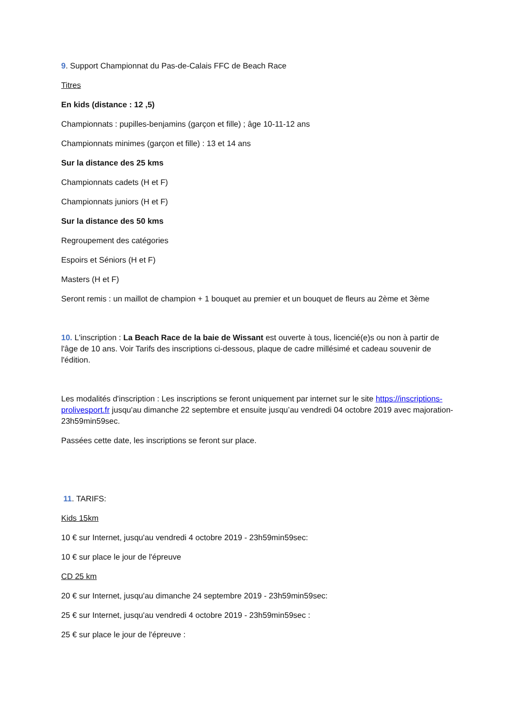9. Support Championnat du Pas-de-Calais FFC de Beach Race
Titres
En kids (distance : 12 ,5)
Championnats : pupilles-benjamins (garçon et fille) ; âge 10-11-12 ans
Championnats minimes (garçon et fille) : 13 et 14 ans
Sur la distance des 25 kms
Championnats cadets (H et F)
Championnats juniors (H et F)
Sur la distance des 50 kms
Regroupement des catégories
Espoirs et Séniors (H et F)
Masters (H et F)
Seront remis : un maillot de champion + 1 bouquet au premier et un bouquet de fleurs au 2ème et 3ème
10. L'inscription : La Beach Race de la baie de Wissant est ouverte à tous, licencié(e)s ou non à partir de l'âge de 10 ans. Voir Tarifs des inscriptions ci-dessous, plaque de cadre millésimé et cadeau souvenir de l'édition.
Les modalités d'inscription : Les inscriptions se feront uniquement par internet sur le site https://inscriptions-prolivesport.fr jusqu'au dimanche 22 septembre et ensuite jusqu’au vendredi 04 octobre 2019 avec majoration- 23h59min59sec.
Passées cette date, les inscriptions se feront sur place.
11. TARIFS:
Kids 15km
10 € sur Internet, jusqu'au vendredi 4 octobre 2019 - 23h59min59sec:
10 € sur place le jour de l'épreuve
CD 25 km
20 € sur Internet, jusqu'au dimanche 24 septembre 2019 - 23h59min59sec:
25 € sur Internet, jusqu'au vendredi 4 octobre 2019 - 23h59min59sec :
25 € sur place le jour de l'épreuve :